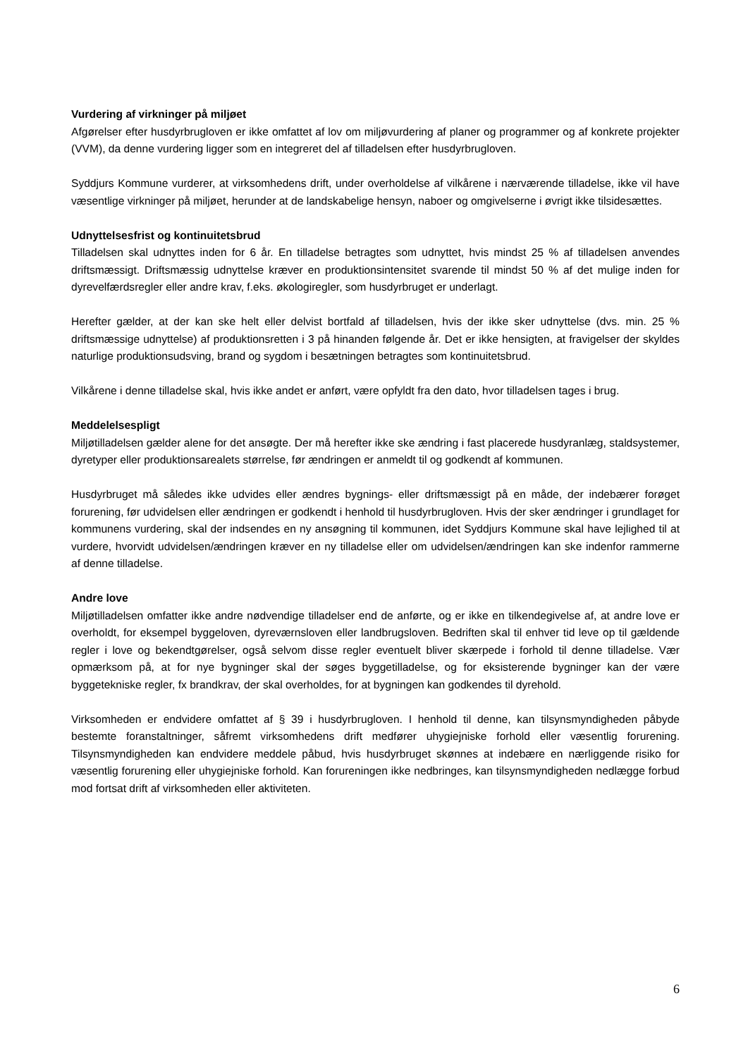Vurdering af virkninger på miljøet
Afgørelser efter husdyrbrugloven er ikke omfattet af lov om miljøvurdering af planer og programmer og af konkrete projekter (VVM), da denne vurdering ligger som en integreret del af tilladelsen efter husdyrbrugloven.
Syddjurs Kommune vurderer, at virksomhedens drift, under overholdelse af vilkårene i nærværende tilladelse, ikke vil have væsentlige virkninger på miljøet, herunder at de landskabelige hensyn, naboer og omgivelserne i øvrigt ikke tilsidesættes.
Udnyttelsesfrist og kontinuitetsbrud
Tilladelsen skal udnyttes inden for 6 år. En tilladelse betragtes som udnyttet, hvis mindst 25 % af tilladelsen anvendes driftsmæssigt. Driftsmæssig udnyttelse kræver en produktionsintensitet svarende til mindst 50 % af det mulige inden for dyrevelfærdsregler eller andre krav, f.eks. økologiregler, som husdyrbruget er underlagt.
Herefter gælder, at der kan ske helt eller delvist bortfald af tilladelsen, hvis der ikke sker udnyttelse (dvs. min. 25 % driftsmæssige udnyttelse) af produktionsretten i 3 på hinanden følgende år. Det er ikke hensigten, at fravigelser der skyldes naturlige produktionsudsving, brand og sygdom i besætningen betragtes som kontinuitetsbrud.
Vilkårene i denne tilladelse skal, hvis ikke andet er anført, være opfyldt fra den dato, hvor tilladelsen tages i brug.
Meddelelsespligt
Miljøtilladelsen gælder alene for det ansøgte. Der må herefter ikke ske ændring i fast placerede husdyranlæg, staldsystemer, dyretyper eller produktionsarealets størrelse, før ændringen er anmeldt til og godkendt af kommunen.
Husdyrbruget må således ikke udvides eller ændres bygnings- eller driftsmæssigt på en måde, der indebærer forøget forurening, før udvidelsen eller ændringen er godkendt i henhold til husdyrbrugloven. Hvis der sker ændringer i grundlaget for kommunens vurdering, skal der indsendes en ny ansøgning til kommunen, idet Syddjurs Kommune skal have lejlighed til at vurdere, hvorvidt udvidelsen/ændringen kræver en ny tilladelse eller om udvidelsen/ændringen kan ske indenfor rammerne af denne tilladelse.
Andre love
Miljøtilladelsen omfatter ikke andre nødvendige tilladelser end de anførte, og er ikke en tilkendegivelse af, at andre love er overholdt, for eksempel byggeloven, dyreværnsloven eller landbrugsloven. Bedriften skal til enhver tid leve op til gældende regler i love og bekendtgørelser, også selvom disse regler eventuelt bliver skærpede i forhold til denne tilladelse. Vær opmærksom på, at for nye bygninger skal der søges byggetilladelse, og for eksisterende bygninger kan der være byggetekniske regler, fx brandkrav, der skal overholdes, for at bygningen kan godkendes til dyrehold.
Virksomheden er endvidere omfattet af § 39 i husdyrbrugloven. I henhold til denne, kan tilsynsmyndigheden påbyde bestemte foranstaltninger, såfremt virksomhedens drift medfører uhygiejniske forhold eller væsentlig forurening. Tilsynsmyndigheden kan endvidere meddele påbud, hvis husdyrbruget skønnes at indebære en nærliggende risiko for væsentlig forurening eller uhygiejniske forhold. Kan forureningen ikke nedbringes, kan tilsynsmyndigheden nedlægge forbud mod fortsat drift af virksomheden eller aktiviteten.
6